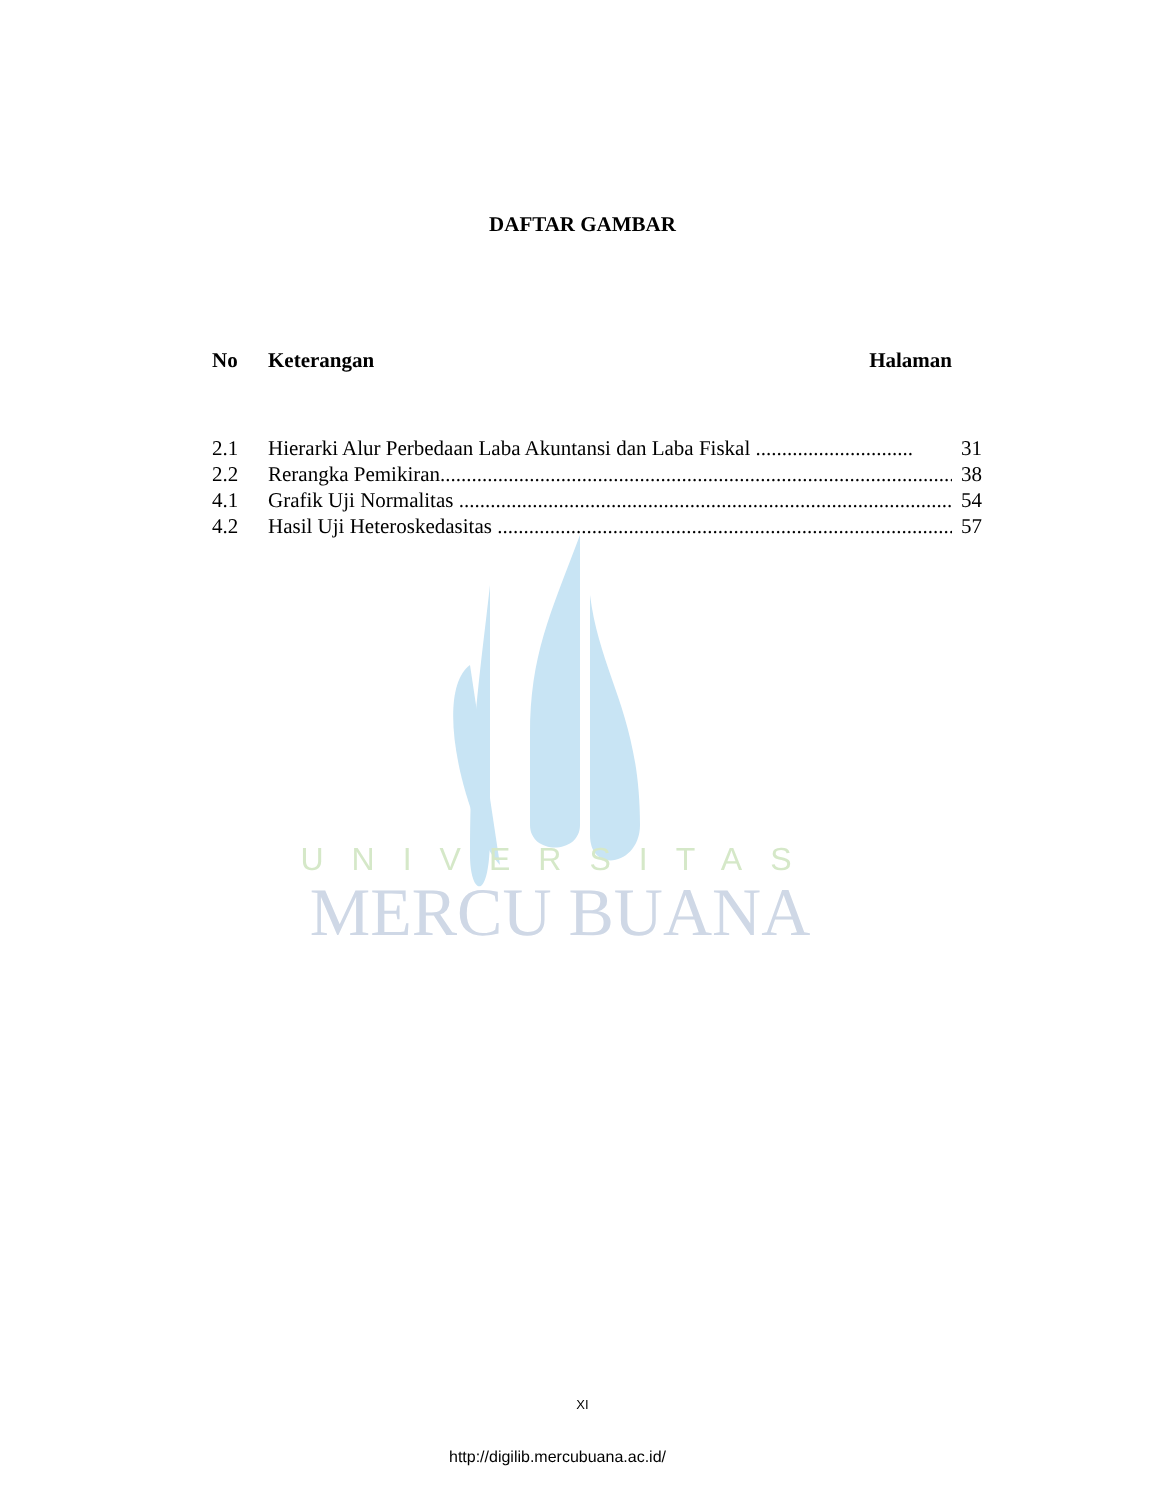UNIVERSITAS
MERCU BUANA
DAFTAR GAMBAR
No Keterangan Halaman
2.1 Hierarki Alur Perbedaan Laba Akuntansi dan Laba Fiskal .............................. 31
2.2 Rerangka Pemikiran................................................................................................... 38
4.1 Grafik Uji Normalitas ............................................................................................... 54
4.2 Hasil Uji Heteroskedasitas ....................................................................................... 57
XI
http://digilib.mercubuana.ac.id/